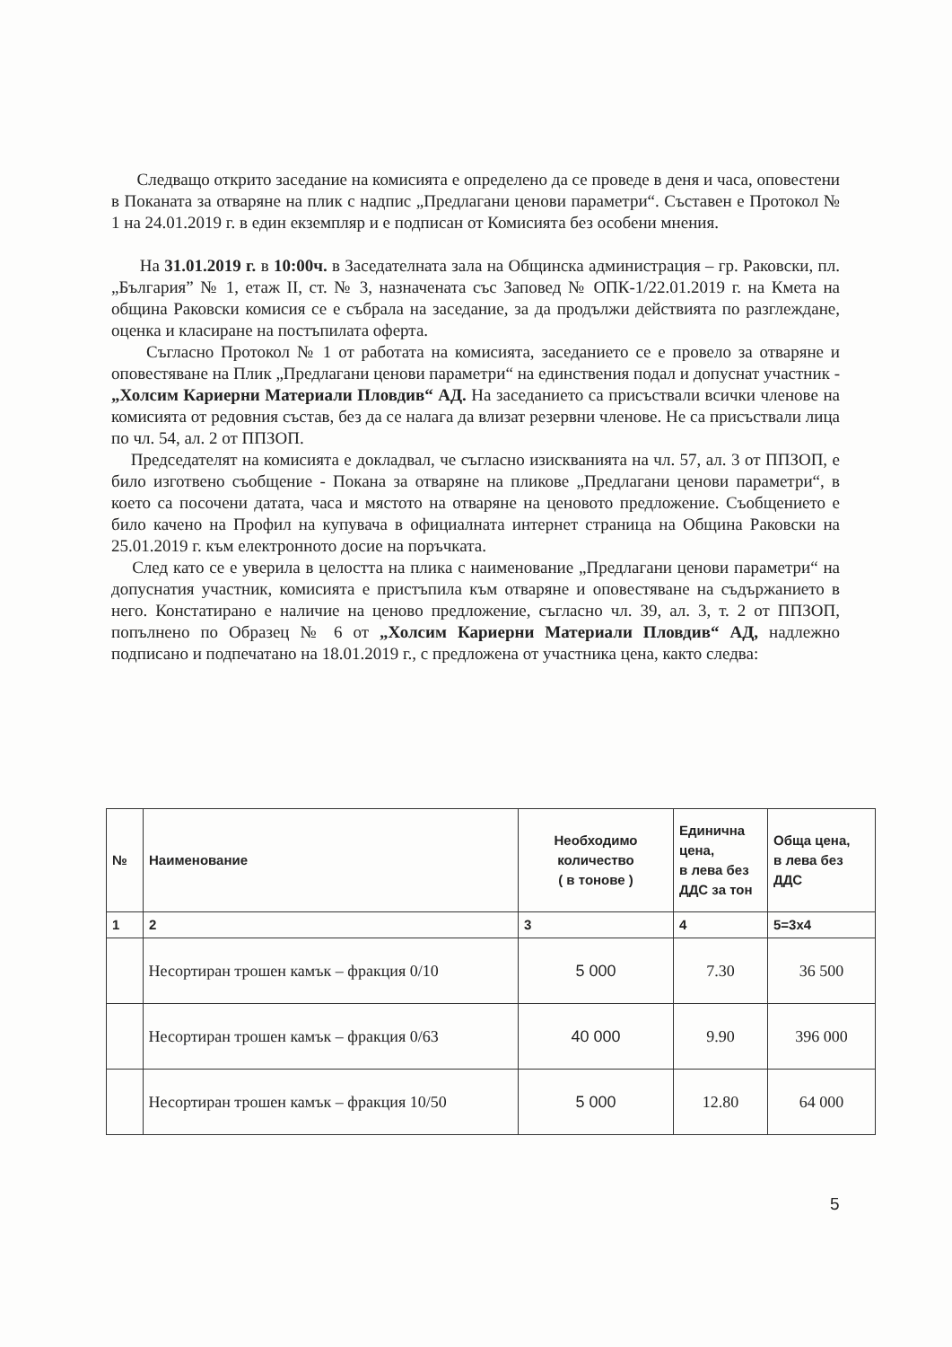Следващо открито заседание на комисията е определено да се проведе в деня и часа, оповестени в Поканата за отваряне на плик с надпис „Предлагани ценови параметри“. Съставен е Протокол № 1 на 24.01.2019 г. в един екземпляр и е подписан от Комисията без особени мнения.
На 31.01.2019 г. в 10:00ч. в Заседателната зала на Общинска администрация – гр. Раковски, пл. „България” № 1, етаж II, ст. № 3, назначената със Заповед № ОПК-1/22.01.2019 г. на Кмета на община Раковски комисия се е събрала на заседание, за да продължи действията по разглеждане, оценка и класиране на постъпилата оферта.
Съгласно Протокол № 1 от работата на комисията, заседанието се е провело за отваряне и оповестяване на Плик „Предлагани ценови параметри“ на единствения подал и допуснат участник - „Холсим Кариерни Материали Пловдив“ АД. На заседанието са присъствали всички членове на комисията от редовния състав, без да се налага да влизат резервни членове. Не са присъствали лица по чл. 54, ал. 2 от ППЗОП.
Председателят на комисията е докладвал, че съгласно изискванията на чл. 57, ал. 3 от ППЗОП, е било изготвено съобщение - Покана за отваряне на пликове „Предлагани ценови параметри“, в което са посочени датата, часа и мястото на отваряне на ценовото предложение. Съобщението е било качено на Профил на купувача в официалната интернет страница на Община Раковски на 25.01.2019 г. към електронното досие на поръчката.
След като се е уверила в целостта на плика с наименование „Предлагани ценови параметри“ на допуснатия участник, комисията е пристъпила към отваряне и оповестяване на съдържанието в него. Констатирано е наличие на ценово предложение, съгласно чл. 39, ал. 3, т. 2 от ППЗОП, попълнено по Образец № 6 от „Холсим Кариерни Материали Пловдив“ АД, надлежно подписано и подпечатано на 18.01.2019 г., с предложена от участника цена, както следва:
| № | Наименование | Необходимо количество ( в тонове ) | Единична цена, в лева без ДДС за тон | Обща цена, в лева без ДДС |
| --- | --- | --- | --- | --- |
| 1 | 2 | 3 | 4 | 5=3x4 |
| | Несортиран трошен камък – фракция 0/10 | 5 000 | 7.30 | 36 500 |
| | Несортиран трошен камък – фракция 0/63 | 40 000 | 9.90 | 396 000 |
| | Несортиран трошен камък – фракция 10/50 | 5 000 | 12.80 | 64 000 |
5